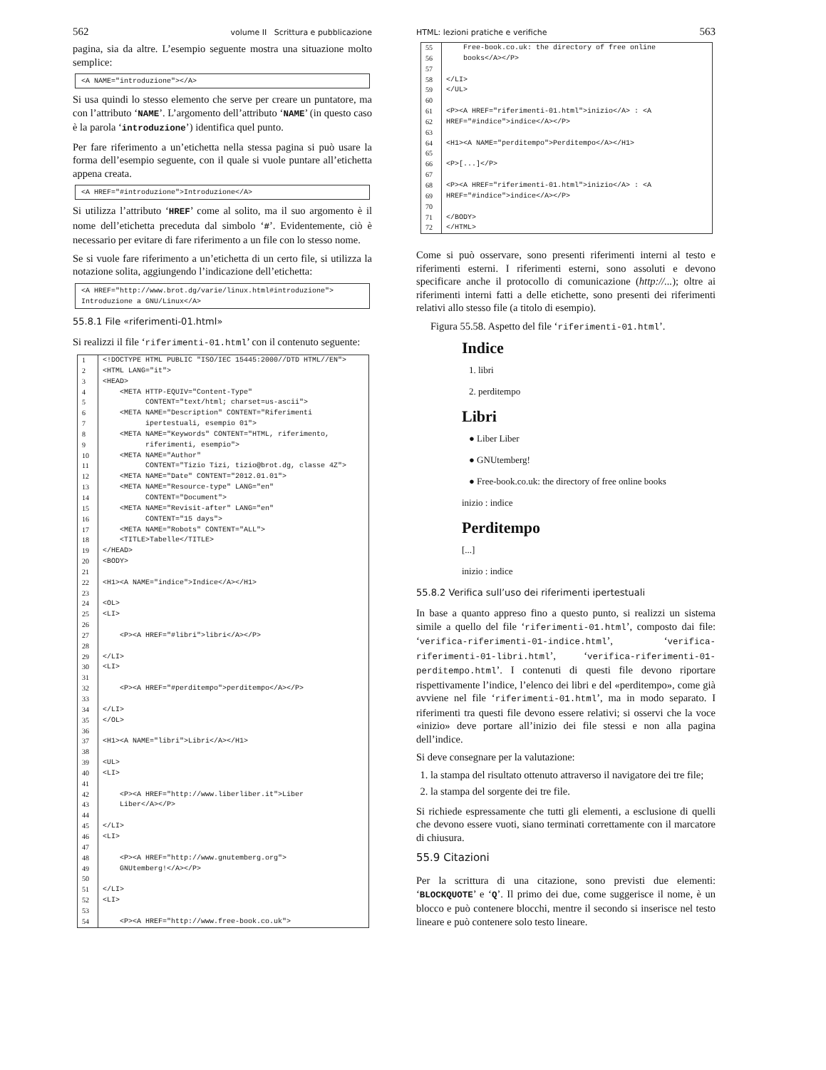562 volume II Scrittura e pubblicazione
pagina, sia da altre. L’esempio seguente mostra una situazione molto semplice:
<A NAME="introduzione"></A>
Si usa quindi lo stesso elemento che serve per creare un puntatore, ma con l’attributo ‘NAME’. L’argomento dell’attributo ‘NAME’ (in questo caso è la parola ‘introduzione’) identifica quel punto.
Per fare riferimento a un’etichetta nella stessa pagina si può usare la forma dell’esempio seguente, con il quale si vuole puntare all’etichetta appena creata.
<A HREF="#introduzione">Introduzione</A>
Si utilizza l’attributo ‘HREF’ come al solito, ma il suo argomento è il nome dell’etichetta preceduta dal simbolo ‘#’. Evidentemente, ciò è necessario per evitare di fare riferimento a un file con lo stesso nome.
Se si vuole fare riferimento a un’etichetta di un certo file, si utilizza la notazione solita, aggiungendo l’indicazione dell’etichetta:
<A HREF="http://www.brot.dg/varie/linux.html#introduzione"> Introduzione a GNU/Linux</A>
55.8.1 File «riferimenti-01.html»
Si realizzi il file ‘riferimenti-01.html’ con il contenuto seguente:
| 1 | <!DOCTYPE HTML PUBLIC "ISO/IEC 15445:2000//DTD HTML//EN"> |
| 2 | <HTML LANG="it"> |
| 3 | <HEAD> |
| 4 | <META HTTP-EQUIV="Content-Type" |
| 5 | CONTENT="text/html; charset=us-ascii"> |
| 6 | <META NAME="Description" CONTENT="Riferimenti |
| 7 | ipertestuali, esempio 01"> |
| 8 | <META NAME="Keywords" CONTENT="HTML, riferimento, |
| 9 | riferimenti, esempio"> |
| 10 | <META NAME="Author" |
| 11 | CONTENT="Tizio Tizi, tizio@brot.dg, classe 4Z"> |
| 12 | <META NAME="Date" CONTENT="2012.01.01"> |
| 13 | <META NAME="Resource-type" LANG="en" |
| 14 | CONTENT="Document"> |
| 15 | <META NAME="Revisit-after" LANG="en" |
| 16 | CONTENT="15 days"> |
| 17 | <META NAME="Robots" CONTENT="ALL"> |
| 18 | <TITLE>Tabelle</TITLE> |
| 19 | </HEAD> |
| 20 | <BODY> |
| 21 | |
| 22 | <H1><A NAME="indice">Indice</A></H1> |
| 23 | |
| 24 | <OL> |
| 25 | <LI> |
| 26 | |
| 27 | <P><A HREF="#libri">libri</A></P> |
| 28 | |
| 29 | </LI> |
| 30 | <LI> |
| 31 | |
| 32 | <P><A HREF="#perditempo">perditempo</A></P> |
| 33 | |
| 34 | </LI> |
| 35 | </OL> |
| 36 | |
| 37 | <H1><A NAME="libri">Libri</A></H1> |
| 38 | |
| 39 | <UL> |
| 40 | <LI> |
| 41 | |
| 42 | <P><A HREF="http://www.liberliber.it">Liber |
| 43 | Liber</A></P> |
| 44 | |
| 45 | </LI> |
| 46 | <LI> |
| 47 | |
| 48 | <P><A HREF="http://www.gnutemberg.org"> |
| 49 | GNUtemberg!</A></P> |
| 50 | |
| 51 | </LI> |
| 52 | <LI> |
| 53 | |
| 54 | <P><A HREF="http://www.free-book.co.uk"> |
HTML: lezioni pratiche e verifiche 563
| 55 | Free-book.co.uk: the directory of free online |
| 56 | books</A></P> |
| 57 | |
| 58 | </LI> |
| 59 | </UL> |
| 60 | |
| 61 | <P><A HREF="riferimenti-01.html">inizio</A> : <A |
| 62 | HREF="#indice">indice</A></P> |
| 63 | |
| 64 | <H1><A NAME="perditempo">Perditempo</A></H1> |
| 65 | |
| 66 | <P>[...]</P> |
| 67 | |
| 68 | <P><A HREF="riferimenti-01.html">inizio</A> : <A |
| 69 | HREF="#indice">indice</A></P> |
| 70 | |
| 71 | </BODY> |
| 72 | </HTML> |
Come si può osservare, sono presenti riferimenti interni al testo e riferimenti esterni. I riferimenti esterni, sono assoluti e devono specificare anche il protocollo di comunicazione (http://...); oltre ai riferimenti interni fatti a delle etichette, sono presenti dei riferimenti relativi allo stesso file (a titolo di esempio).
Figura 55.58. Aspetto del file ‘riferimenti-01.html’.
Indice
1. libri
2. perditempo
Libri
● Liber Liber
● GNUtemberg!
● Free-book.co.uk: the directory of free online books
inizio : indice
Perditempo
[...]
inizio : indice
55.8.2 Verifica sull’uso dei riferimenti ipertestuali
In base a quanto appreso fino a questo punto, si realizzi un sistema simile a quello del file ‘riferimenti-01.html’, composto dai file: ‘verifica-riferimenti-01-indice.html’, ‘verifica-riferimenti-01-libri.html’, ‘verifica-riferimenti-01-perditempo.html’. I contenuti di questi file devono riportare rispettivamente l’indice, l’elenco dei libri e del «perditempo», come già avviene nel file ‘riferimenti-01.html’, ma in modo separato. I riferimenti tra questi file devono essere relativi; si osservi che la voce «inizio» deve portare all’inizio dei file stessi e non alla pagina dell’indice.
Si deve consegnare per la valutazione:
1. la stampa del risultato ottenuto attraverso il navigatore dei tre file;
2. la stampa del sorgente dei tre file.
Si richiede espressamente che tutti gli elementi, a esclusione di quelli che devono essere vuoti, siano terminati correttamente con il marcatore di chiusura.
55.9 Citazioni
Per la scrittura di una citazione, sono previsti due elementi: ‘BLOCKQUOTE’ e ‘Q’. Il primo dei due, come suggerisce il nome, è un blocco e può contenere blocchi, mentre il secondo si inserisce nel testo lineare e può contenere solo testo lineare.